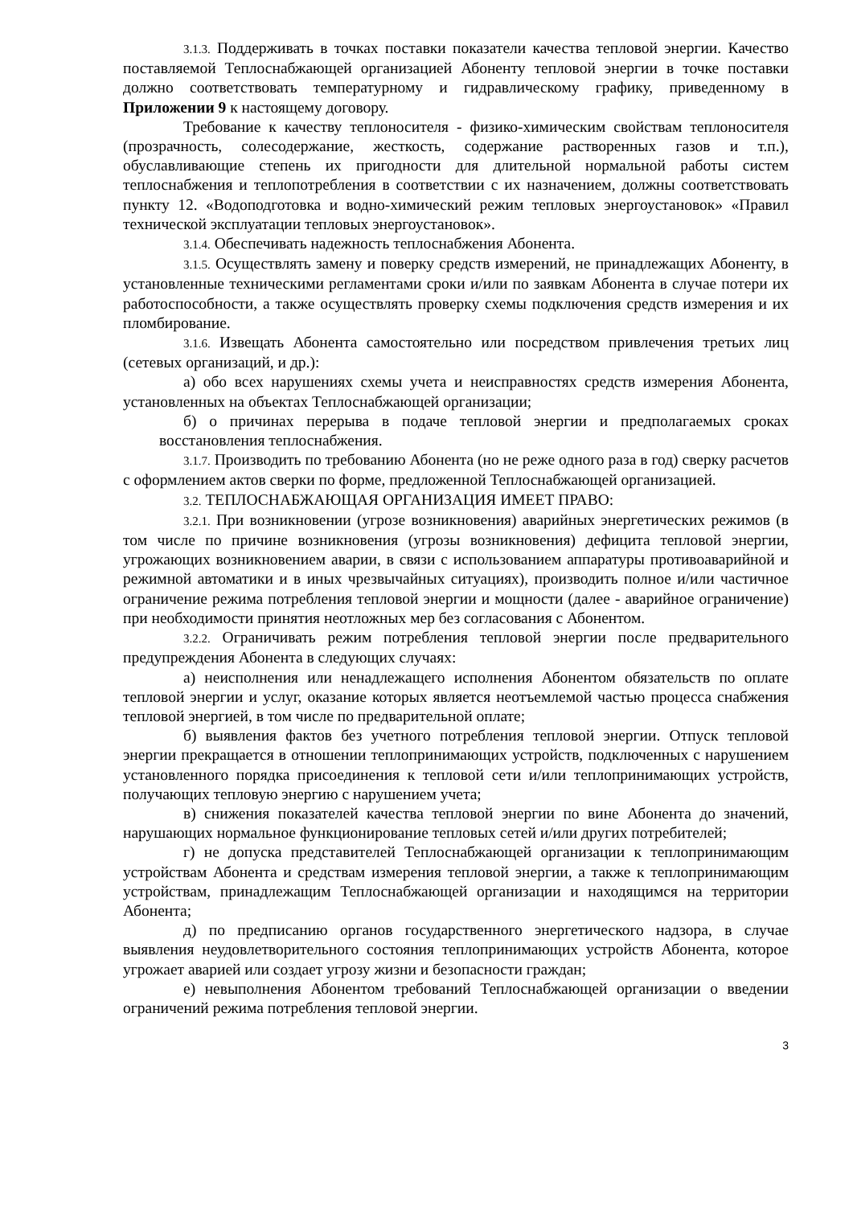3.1.3. Поддерживать в точках поставки показатели качества тепловой энергии. Качество поставляемой Теплоснабжающей организацией Абоненту тепловой энергии в точке поставки должно соответствовать температурному и гидравлическому графику, приведенному в Приложении 9 к настоящему договору.
Требование к качеству теплоносителя - физико-химическим свойствам теплоносителя (прозрачность, солесодержание, жесткость, содержание растворенных газов и т.п.), обуславливающие степень их пригодности для длительной нормальной работы систем теплоснабжения и теплопотребления в соответствии с их назначением, должны соответствовать пункту 12. «Водоподготовка и водно-химический режим тепловых энергоустановок» «Правил технической эксплуатации тепловых энергоустановок».
3.1.4. Обеспечивать надежность теплоснабжения Абонента.
3.1.5. Осуществлять замену и поверку средств измерений, не принадлежащих Абоненту, в установленные техническими регламентами сроки и/или по заявкам Абонента в случае потери их работоспособности, а также осуществлять проверку схемы подключения средств измерения и их пломбирование.
3.1.6. Извещать Абонента самостоятельно или посредством привлечения третьих лиц (сетевых организаций, и др.):
а) обо всех нарушениях схемы учета и неисправностях средств измерения Абонента, установленных на объектах Теплоснабжающей организации;
б) о причинах перерыва в подаче тепловой энергии и предполагаемых сроках восстановления теплоснабжения.
3.1.7. Производить по требованию Абонента (но не реже одного раза в год) сверку расчетов с оформлением актов сверки по форме, предложенной Теплоснабжающей организацией.
3.2. ТЕПЛОСНАБЖАЮЩАЯ ОРГАНИЗАЦИЯ ИМЕЕТ ПРАВО:
3.2.1. При возникновении (угрозе возникновения) аварийных энергетических режимов (в том числе по причине возникновения (угрозы возникновения) дефицита тепловой энергии, угрожающих возникновением аварии, в связи с использованием аппаратуры противоаварийной и режимной автоматики и в иных чрезвычайных ситуациях), производить полное и/или частичное ограничение режима потребления тепловой энергии и мощности (далее - аварийное ограничение) при необходимости принятия неотложных мер без согласования с Абонентом.
3.2.2. Ограничивать режим потребления тепловой энергии после предварительного предупреждения Абонента в следующих случаях:
а) неисполнения или ненадлежащего исполнения Абонентом обязательств по оплате тепловой энергии и услуг, оказание которых является неотъемлемой частью процесса снабжения тепловой энергией, в том числе по предварительной оплате;
б) выявления фактов без учетного потребления тепловой энергии. Отпуск тепловой энергии прекращается в отношении теплопринимающих устройств, подключенных с нарушением установленного порядка присоединения к тепловой сети и/или теплопринимающих устройств, получающих тепловую энергию с нарушением учета;
в) снижения показателей качества тепловой энергии по вине Абонента до значений, нарушающих нормальное функционирование тепловых сетей и/или других потребителей;
г) не допуска представителей Теплоснабжающей организации к теплопринимающим устройствам Абонента и средствам измерения тепловой энергии, а также к теплопринимающим устройствам, принадлежащим Теплоснабжающей организации и находящимся на территории Абонента;
д) по предписанию органов государственного энергетического надзора, в случае выявления неудовлетворительного состояния теплопринимающих устройств Абонента, которое угрожает аварией или создает угрозу жизни и безопасности граждан;
е) невыполнения Абонентом требований Теплоснабжающей организации о введении ограничений режима потребления тепловой энергии.
3